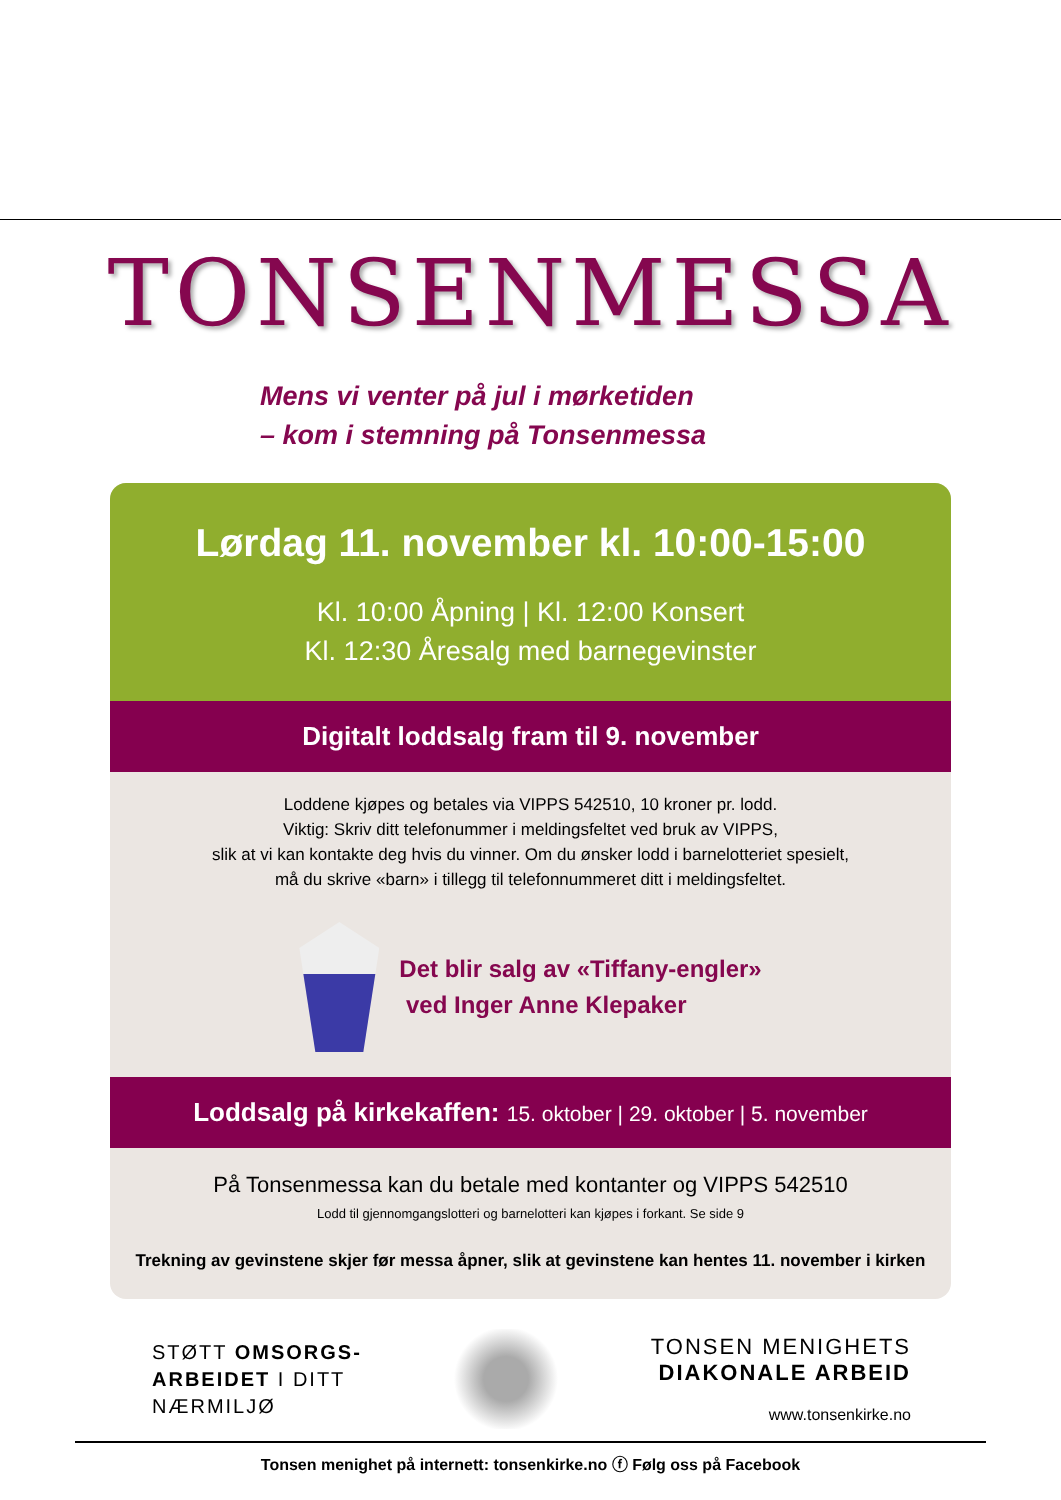TONSENMESSA
Mens vi venter på jul i mørketiden
– kom i stemning på Tonsenmessa
Lørdag 11. november kl. 10:00-15:00
Kl. 10:00 Åpning | Kl. 12:00 Konsert
Kl. 12:30 Åresalg med barnegevinster
Digitalt loddsalg fram til 9. november
Loddene kjøpes og betales via VIPPS 542510, 10 kroner pr. lodd.
Viktig: Skriv ditt telefonummer i meldingsfeltet ved bruk av VIPPS,
slik at vi kan kontakte deg hvis du vinner. Om du ønsker lodd i barnelotteriet spesielt,
må du skrive «barn» i tillegg til telefonnummeret ditt i meldingsfeltet.
Det blir salg av «Tiffany-engler»
ved Inger Anne Klepaker
Loddsalg på kirkekaffen: 15. oktober | 29. oktober | 5. november
På Tonsenmessa kan du betale med kontanter og VIPPS 542510
Lodd til gjennomgangslotteri og barnelotteri kan kjøpes i forkant. Se side 9
Trekning av gevinstene skjer før messa åpner, slik at gevinstene kan hentes 11. november i kirken
STØTT OMSORGS-
ARBEIDET I DITT
NÆRMILJØ
TONSEN MENIGHETS
DIAKONALE ARBEID
www.tonsenkirke.no
Tonsen menighet på internett: tonsenkirke.no ⓕ Følg oss på Facebook